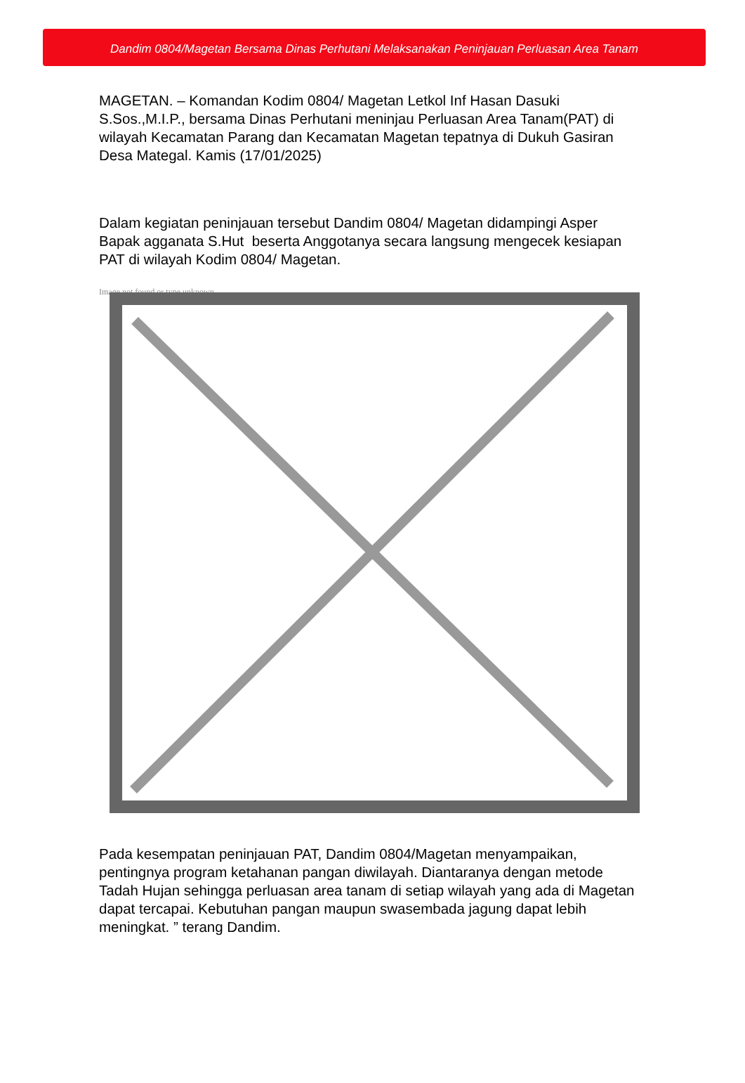Dandim 0804/Magetan Bersama Dinas Perhutani Melaksanakan Peninjauan Perluasan Area Tanam
MAGETAN. – Komandan Kodim 0804/ Magetan Letkol Inf Hasan Dasuki S.Sos.,M.I.P., bersama Dinas Perhutani meninjau Perluasan Area Tanam(PAT) di wilayah Kecamatan Parang dan Kecamatan Magetan tepatnya di Dukuh Gasiran Desa Mategal. Kamis (17/01/2025)
Dalam kegiatan peninjauan tersebut Dandim 0804/ Magetan didampingi Asper Bapak agganata S.Hut beserta Anggotanya secara langsung mengecek kesiapan PAT di wilayah Kodim 0804/ Magetan.
Image not found or type unknown
Pada kesempatan peninjauan PAT, Dandim 0804/Magetan menyampaikan, pentingnya program ketahanan pangan diwilayah. Diantaranya dengan metode Tadah Hujan sehingga perluasan area tanam di setiap wilayah yang ada di Magetan dapat tercapai. Kebutuhan pangan maupun swasembada jagung dapat lebih meningkat. ” terang Dandim.